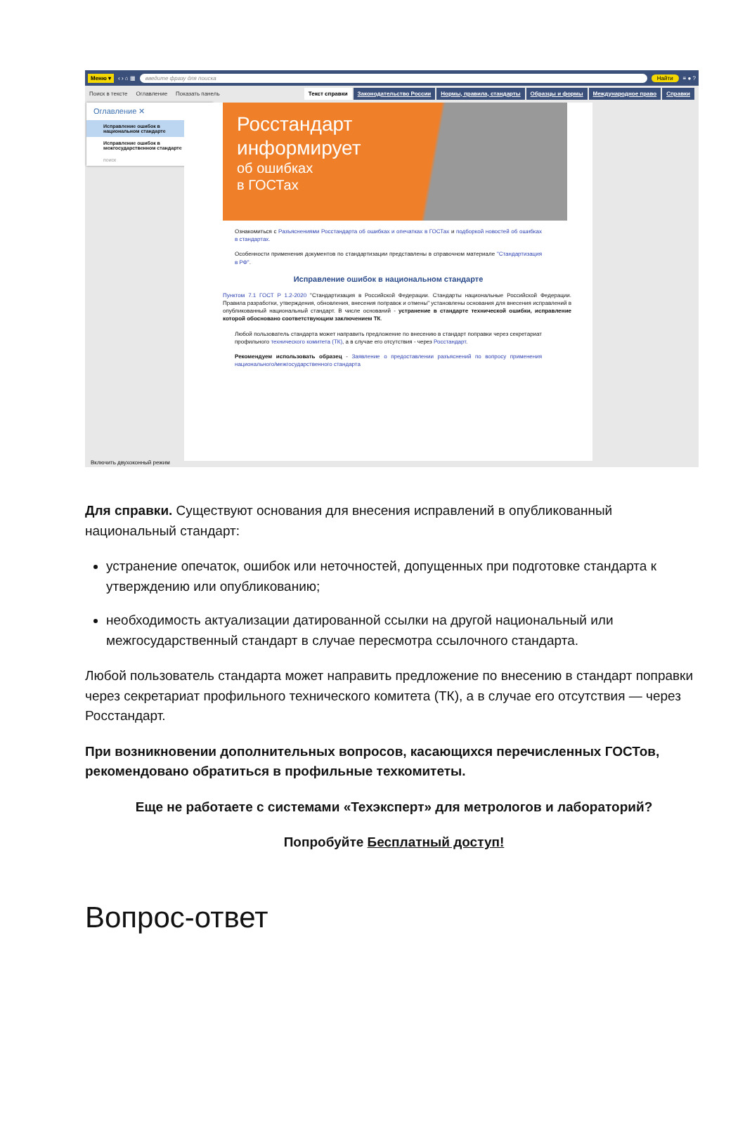Меню ▾ ‹ › ⌂ ▦ введите фразу для поиска Найти ≡ ● ?
Поиск в тексте Оглавление Показать панель
Текст справки Законодательство России Нормы, правила, стандарты Образцы и формы Международное право Справки
Оглавление ✕
Исправление ошибок в национальном стандарте
Исправление ошибок в межгосударственном стандарте
поиск
Росстандарт
информирует
об ошибках
в ГОСТах
Ознакомиться с Разъяснениями Росстандарта об ошибках и опечатках в ГОСТах и подборкой новостей об ошибках в стандартах.
Особенности применения документов по стандартизации представлены в справочном материале "Стандартизация в РФ".
Исправление ошибок в национальном стандарте
Пунктом 7.1 ГОСТ Р 1.2-2020 "Стандартизация в Российской Федерации. Стандарты национальные Российской Федерации. Правила разработки, утверждения, обновления, внесения поправок и отмены" установлены основания для внесения исправлений в опубликованный национальный стандарт. В числе оснований - устранение в стандарте технической ошибки, исправление которой обосновано соответствующим заключением ТК.
Любой пользователь стандарта может направить предложение по внесению в стандарт поправки через секретариат профильного технического комитета (ТК), а в случае его отсутствия - через Росстандарт.
Рекомендуем использовать образец - Заявление о предоставлении разъяснений по вопросу применения национального/межгосударственного стандарта
Включить двухоконный режим
Для справки. Существуют основания для внесения исправлений в опубликованный национальный стандарт:
устранение опечаток, ошибок или неточностей, допущенных при подготовке стандарта к утверждению или опубликованию;
необходимость актуализации датированной ссылки на другой национальный или межгосударственный стандарт в случае пересмотра ссылочного стандарта.
Любой пользователь стандарта может направить предложение по внесению в стандарт поправки через секретариат профильного технического комитета (ТК), а в случае его отсутствия — через Росстандарт.
При возникновении дополнительных вопросов, касающихся перечисленных ГОСТов, рекомендовано обратиться в профильные техкомитеты.
Еще не работаете с системами «Техэксперт» для метрологов и лабораторий?
Попробуйте Бесплатный доступ!
Вопрос-ответ